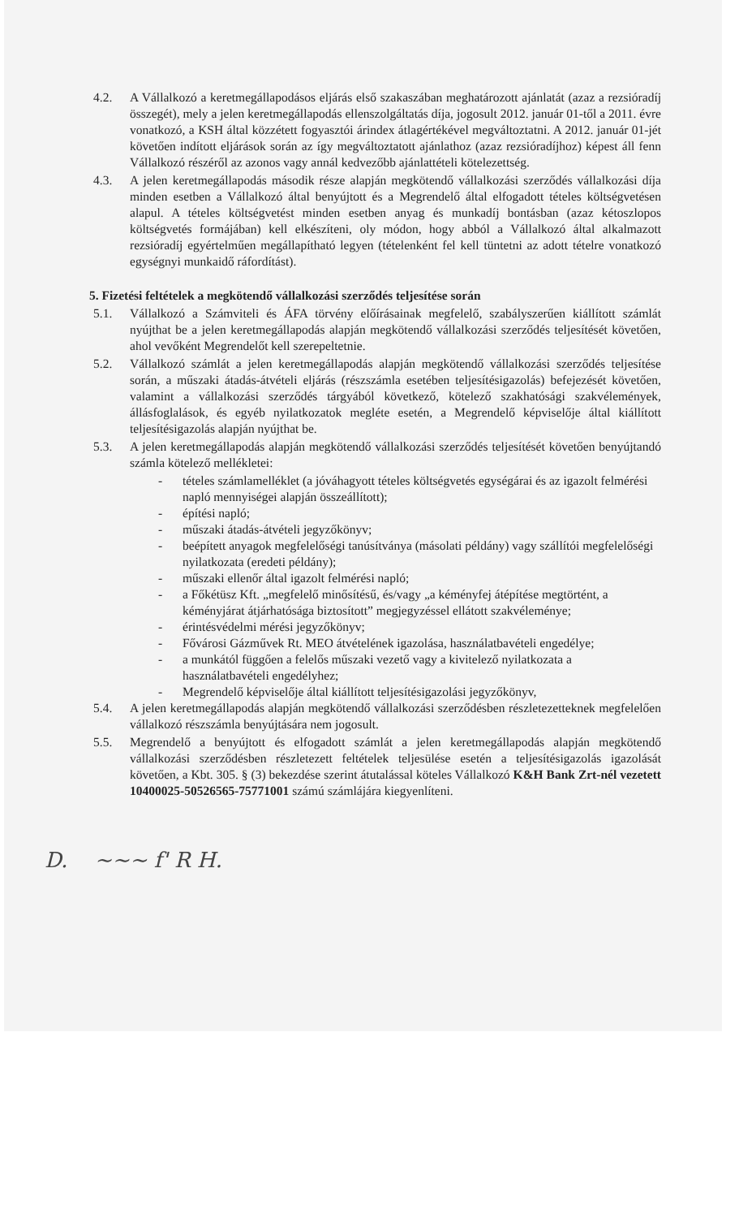4.2. A Vállalkozó a keretmegállapodásos eljárás első szakaszában meghatározott ajánlatát (azaz a rezsióradíj összegét), mely a jelen keretmegállapodás ellenszolgáltatás díja, jogosult 2012. január 01-től a 2011. évre vonatkozó, a KSH által közzétett fogyasztói árindex átlagértékével megváltoztatni. A 2012. január 01-jét követően indított eljárások során az így megváltoztatott ajánlathoz (azaz rezsióradíjhoz) képest áll fenn Vállalkozó részéről az azonos vagy annál kedvezőbb ajánlattételi kötelezettség.
4.3. A jelen keretmegállapodás második része alapján megkötendő vállalkozási szerződés vállalkozási díja minden esetben a Vállalkozó által benyújtott és a Megrendelő által elfogadott tételes költségvetésen alapul. A tételes költségvetést minden esetben anyag és munkadíj bontásban (azaz kétoszlopos költségvetés formájában) kell elkészíteni, oly módon, hogy abból a Vállalkozó által alkalmazott rezsióradíj egyértelműen megállapítható legyen (tételenként fel kell tüntetni az adott tételre vonatkozó egységnyi munkaidő ráfordítást).
5. Fizetési feltételek a megkötendő vállalkozási szerződés teljesítése során
5.1. Vállalkozó a Számviteli és ÁFA törvény előírásainak megfelelő, szabályszerűen kiállított számlát nyújthat be a jelen keretmegállapodás alapján megkötendő vállalkozási szerződés teljesítését követően, ahol vevőként Megrendelőt kell szerepeltetnie.
5.2. Vállalkozó számlát a jelen keretmegállapodás alapján megkötendő vállalkozási szerződés teljesítése során, a műszaki átadás-átvételi eljárás (részszámla esetében teljesítésigazolás) befejezését követően, valamint a vállalkozási szerződés tárgyából következő, kötelező szakhatósági szakvélemények, állásfoglalások, és egyéb nyilatkozatok megléte esetén, a Megrendelő képviselője által kiállított teljesítésigazolás alapján nyújthat be.
5.3. A jelen keretmegállapodás alapján megkötendő vállalkozási szerződés teljesítését követően benyújtandó számla kötelező mellékletei:
- tételes számlamelléklet (a jóváhagyott tételes költségvetés egységárai és az igazolt felmérési napló mennyiségei alapján összeállított);
- építési napló;
- műszaki átadás-átvételi jegyzőkönyv;
- beépített anyagok megfelelőségi tanúsítványa (másolati példány) vagy szállítói megfelelőségi nyilatkozata (eredeti példány);
- műszaki ellenőr által igazolt felmérési napló;
- a Főkétüsz Kft. „megfelelő minősítésű, és/vagy „a kéményfej átépítése megtörtént, a kéményjárat átjárhatósága biztosított” megjegyzéssel ellátott szakvéleménye;
- érintésvédelmi mérési jegyzőkönyv;
- Fővárosi Gázművek Rt. MEO átvételének igazolása, használatbavételi engedélye;
- a munkától függően a felelős műszaki vezető vagy a kivitelező nyilatkozata a használatbavételi engedélyhez;
- Megrendelő képviselője által kiállított teljesítésigazolási jegyzőkönyv,
5.4. A jelen keretmegállapodás alapján megkötendő vállalkozási szerződésben részletezetteknek megfelelően vállalkozó részszámla benyújtására nem jogosult.
5.5. Megrendelő a benyújtott és elfogadott számlát a jelen keretmegállapodás alapján megkötendő vállalkozási szerződésben részletezett feltételek teljesülése esetén a teljesítésigazolás igazolását követően, a Kbt. 305. § (3) bekezdése szerint átutalással köteles Vállalkozó K&H Bank Zrt-nél vezetett 10400025-50526565-75771001 számú számlájára kiegyenlíteni.
D. ~~~ f' R H.